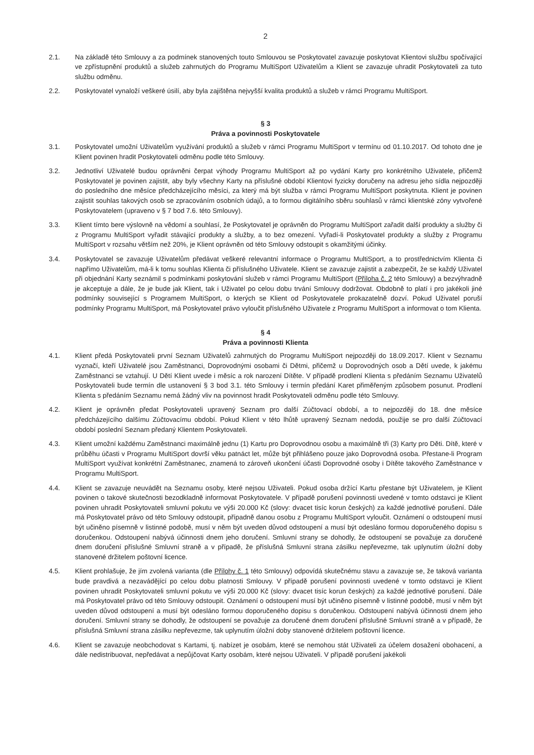2
2.1. Na základě této Smlouvy a za podmínek stanovených touto Smlouvou se Poskytovatel zavazuje poskytovat Klientovi službu spočívající ve zpřístupnění produktů a služeb zahrnutých do Programu MultiSport Uživatelům a Klient se zavazuje uhradit Poskytovateli za tuto službu odměnu.
2.2. Poskytovatel vynaloží veškeré úsilí, aby byla zajištěna nejvyšší kvalita produktů a služeb v rámci Programu MultiSport.
§ 3
Práva a povinnosti Poskytovatele
3.1. Poskytovatel umožní Uživatelům využívání produktů a služeb v rámci Programu MultiSport v termínu od 01.10.2017. Od tohoto dne je Klient povinen hradit Poskytovateli odměnu podle této Smlouvy.
3.2. Jednotliví Uživatelé budou oprávněni čerpat výhody Programu MultiSport až po vydání Karty pro konkrétního Uživatele, přičemž Poskytovatel je povinen zajistit, aby byly všechny Karty na příslušné období Klientovi fyzicky doručeny na adresu jeho sídla nejpozději do posledního dne měsíce předcházejícího měsíci, za který má být služba v rámci Programu MultiSport poskytnuta. Klient je povinen zajistit souhlas takových osob se zpracováním osobních údajů, a to formou digitálního sběru souhlasů v rámci klientské zóny vytvořené Poskytovatelem (upraveno v § 7 bod 7.6. této Smlouvy).
3.3. Klient tímto bere výslovně na vědomí a souhlasí, že Poskytovatel je oprávněn do Programu MultiSport zařadit další produkty a služby či z Programu MultiSport vyřadit stávající produkty a služby, a to bez omezení. Vyřadí-li Poskytovatel produkty a služby z Programu MultiSport v rozsahu větším než 20%, je Klient oprávněn od této Smlouvy odstoupit s okamžitými účinky.
3.4. Poskytovatel se zavazuje Uživatelům předávat veškeré relevantní informace o Programu MultiSport, a to prostřednictvím Klienta či napřímo Uživatelům, má-li k tomu souhlas Klienta či příslušného Uživatele. Klient se zavazuje zajistit a zabezpečit, že se každý Uživatel při objednání Karty seznámil s podmínkami poskytování služeb v rámci Programu MultiSport (Příloha č. 2 této Smlouvy) a bezvýhradně je akceptuje a dále, že je bude jak Klient, tak i Uživatel po celou dobu trvání Smlouvy dodržovat. Obdobně to platí i pro jakékoli jiné podmínky související s Programem MultiSport, o kterých se Klient od Poskytovatele prokazatelně dozví. Pokud Uživatel poruší podmínky Programu MultiSport, má Poskytovatel právo vyloučit příslušného Uživatele z Programu MultiSport a informovat o tom Klienta.
§ 4
Práva a povinnosti Klienta
4.1. Klient předá Poskytovateli první Seznam Uživatelů zahrnutých do Programu MultiSport nejpozději do 18.09.2017. Klient v Seznamu vyznačí, kteří Uživatelé jsou Zaměstnanci, Doprovodnými osobami či Dětmi, přičemž u Doprovodných osob a Dětí uvede, k jakému Zaměstnanci se vztahují. U Dětí Klient uvede i měsíc a rok narození Dítěte. V případě prodlení Klienta s předáním Seznamu Uživatelů Poskytovateli bude termín dle ustanovení § 3 bod 3.1. této Smlouvy i termín předání Karet přiměřeným způsobem posunut. Prodlení Klienta s předáním Seznamu nemá žádný vliv na povinnost hradit Poskytovateli odměnu podle této Smlouvy.
4.2. Klient je oprávněn předat Poskytovateli upravený Seznam pro další Zúčtovací období, a to nejpozději do 18. dne měsíce předcházejícího dalšímu Zúčtovacímu období. Pokud Klient v této lhůtě upravený Seznam nedodá, použije se pro další Zúčtovací období poslední Seznam předaný Klientem Poskytovateli.
4.3. Klient umožní každému Zaměstnanci maximálně jednu (1) Kartu pro Doprovodnou osobu a maximálně tři (3) Karty pro Děti. Dítě, které v průběhu účasti v Programu MultiSport dovrší věku patnáct let, může být přihlášeno pouze jako Doprovodná osoba. Přestane-li Program MultiSport využívat konkrétní Zaměstnanec, znamená to zároveň ukončení účasti Doprovodné osoby i Dítěte takového Zaměstnance v Programu MultiSport.
4.4. Klient se zavazuje neuvádět na Seznamu osoby, které nejsou Uživateli. Pokud osoba držící Kartu přestane být Uživatelem, je Klient povinen o takové skutečnosti bezodkladně informovat Poskytovatele. V případě porušení povinnosti uvedené v tomto odstavci je Klient povinen uhradit Poskytovateli smluvní pokutu ve výši 20.000 Kč (slovy: dvacet tisíc korun českých) za každé jednotlivé porušení. Dále má Poskytovatel právo od této Smlouvy odstoupit, případně danou osobu z Programu MultiSport vyloučit. Oznámení o odstoupení musí být učiněno písemně v listinné podobě, musí v něm být uveden důvod odstoupení a musí být odesláno formou doporučeného dopisu s doručenkou. Odstoupení nabývá účinnosti dnem jeho doručení. Smluvní strany se dohodly, že odstoupení se považuje za doručené dnem doručení příslušné Smluvní straně a v případě, že příslušná Smluvní strana zásilku nepřevezme, tak uplynutím úložní doby stanovené držitelem poštovní licence.
4.5. Klient prohlašuje, že jím zvolená varianta (dle Přílohy č. 1 této Smlouvy) odpovídá skutečnému stavu a zavazuje se, že taková varianta bude pravdivá a nezavádějící po celou dobu platnosti Smlouvy. V případě porušení povinnosti uvedené v tomto odstavci je Klient povinen uhradit Poskytovateli smluvní pokutu ve výši 20.000 Kč (slovy: dvacet tisíc korun českých) za každé jednotlivé porušení. Dále má Poskytovatel právo od této Smlouvy odstoupit. Oznámení o odstoupení musí být učiněno písemně v listinné podobě, musí v něm být uveden důvod odstoupení a musí být odesláno formou doporučeného dopisu s doručenkou. Odstoupení nabývá účinnosti dnem jeho doručení. Smluvní strany se dohodly, že odstoupení se považuje za doručené dnem doručení příslušné Smluvní straně a v případě, že příslušná Smluvní strana zásilku nepřevezme, tak uplynutím úložní doby stanovené držitelem poštovní licence.
4.6. Klient se zavazuje neobchodovat s Kartami, tj. nabízet je osobám, které se nemohou stát Uživateli za účelem dosažení obohacení, a dále nedistribuovat, nepředávat a nepůjčovat Karty osobám, které nejsou Uživateli. V případě porušení jakékoli